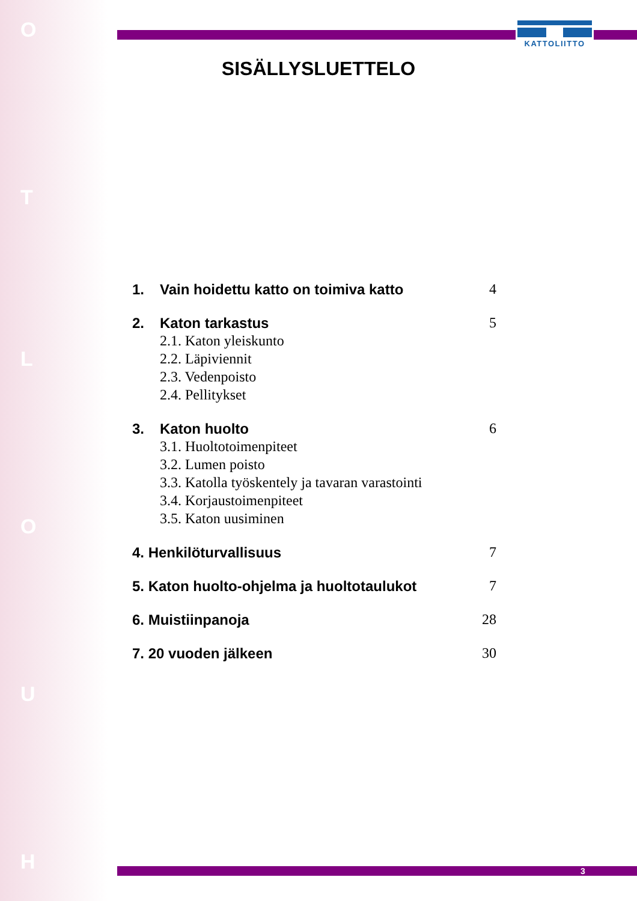O
T
L
O
U
H
KATTOLIITTO
SISÄLLYSLUETTELO
1. Vain hoidettu katto on toimiva katto 4
2. Katon tarkastus 5
2.1. Katon yleiskunto
2.2. Läpiviennit
2.3. Vedenpoisto
2.4. Pellitykset
3. Katon huolto 6
3.1. Huoltotoimenpiteet
3.2. Lumen poisto
3.3. Katolla työskentely ja tavaran varastointi
3.4. Korjaustoimenpiteet
3.5. Katon uusiminen
4. Henkilöturvallisuus 7
5. Katon huolto-ohjelma ja huoltotaulukot 7
6. Muistiinpanoja 28
7. 20 vuoden jälkeen 30
3